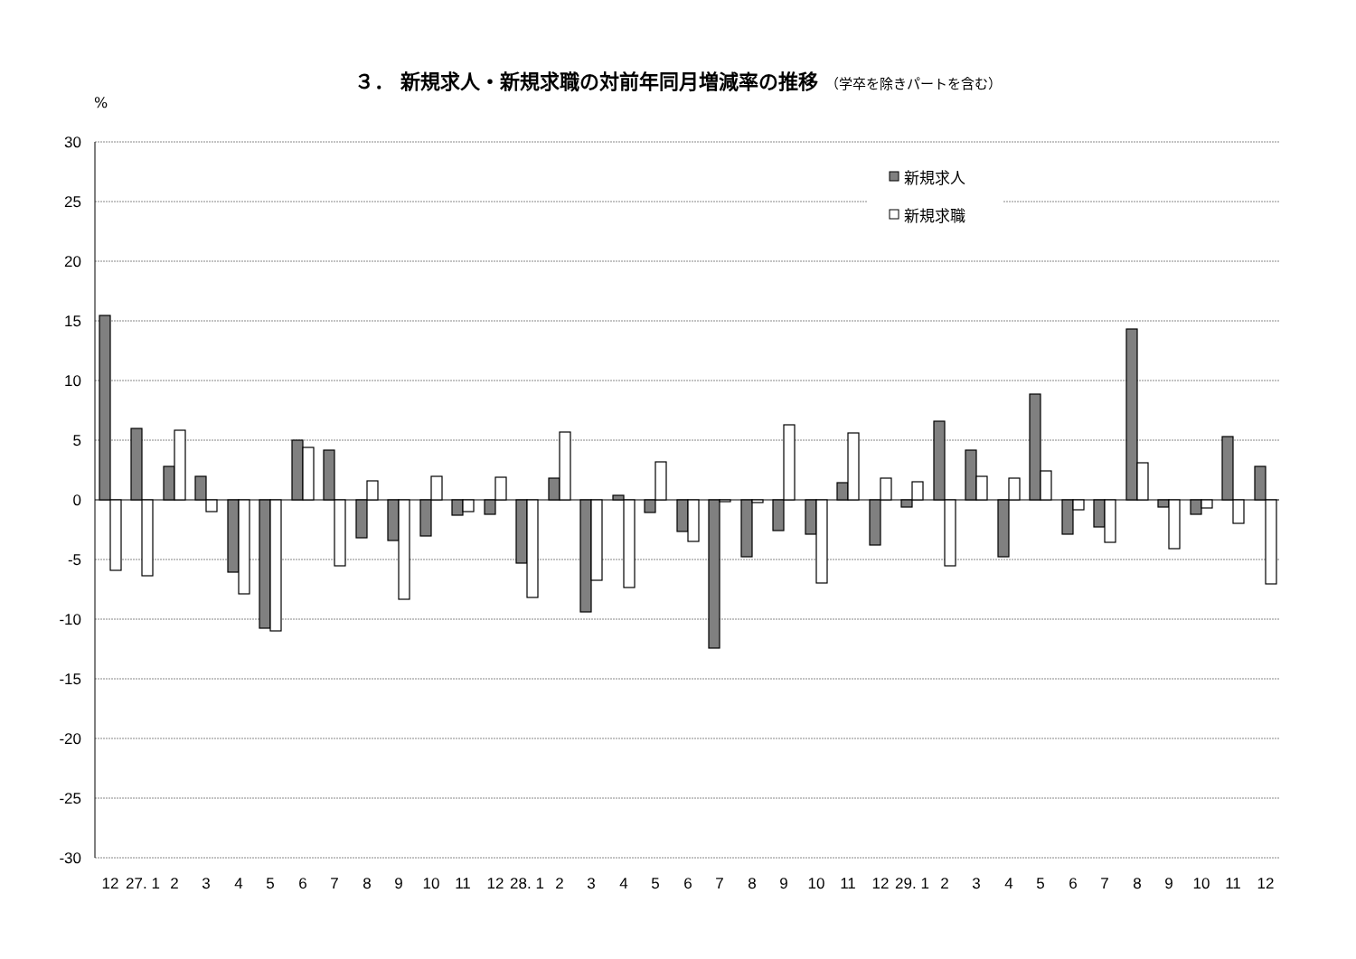３． 新規求人・新規求職の対前年同月増減率の推移 （学卒を除きパートを含む）
%
30
25
20
15
10
5
0
-5
-10
-15
-20
-25
-30
新規求人
新規求職
12
27. 1
2
3
4
5
6
7
8
9
10
11
12
28. 1
2
3
4
5
6
7
8
9
10
11
12
29. 1
2
3
4
5
6
7
8
9
10
11
12